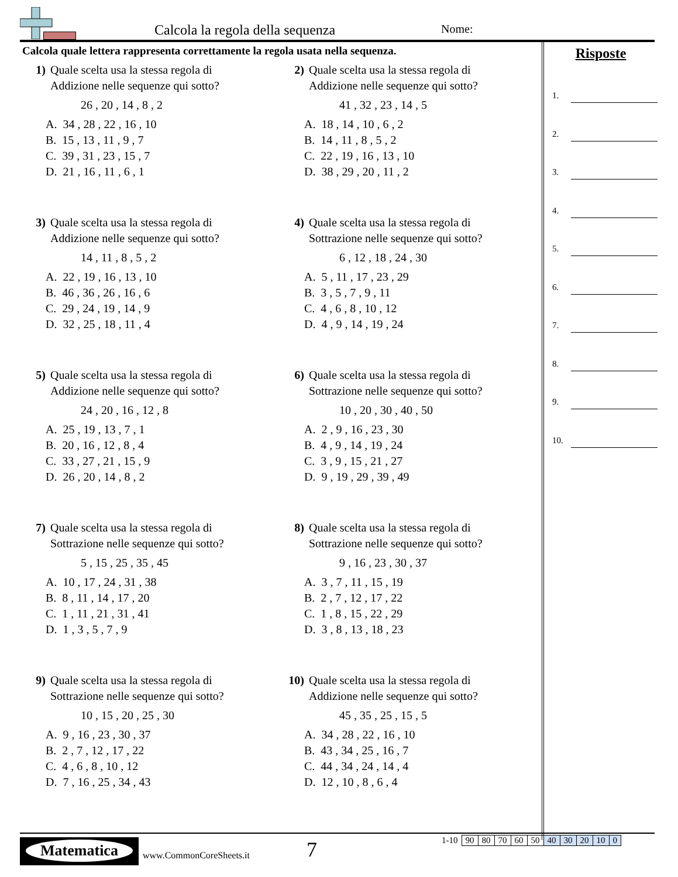Calcola la regola della sequenza Nome:
Calcola quale lettera rappresenta correttamente la regola usata nella sequenza.
1) Quale scelta usa la stessa regola di
Addizione nelle sequenze qui sotto?
26 , 20 , 14 , 8 , 2
A. 34 , 28 , 22 , 16 , 10
B. 15 , 13 , 11 , 9 , 7
C. 39 , 31 , 23 , 15 , 7
D. 21 , 16 , 11 , 6 , 1
2) Quale scelta usa la stessa regola di
Addizione nelle sequenze qui sotto?
41 , 32 , 23 , 14 , 5
A. 18 , 14 , 10 , 6 , 2
B. 14 , 11 , 8 , 5 , 2
C. 22 , 19 , 16 , 13 , 10
D. 38 , 29 , 20 , 11 , 2
3) Quale scelta usa la stessa regola di
Addizione nelle sequenze qui sotto?
14 , 11 , 8 , 5 , 2
A. 22 , 19 , 16 , 13 , 10
B. 46 , 36 , 26 , 16 , 6
C. 29 , 24 , 19 , 14 , 9
D. 32 , 25 , 18 , 11 , 4
4) Quale scelta usa la stessa regola di
Sottrazione nelle sequenze qui sotto?
6 , 12 , 18 , 24 , 30
A. 5 , 11 , 17 , 23 , 29
B. 3 , 5 , 7 , 9 , 11
C. 4 , 6 , 8 , 10 , 12
D. 4 , 9 , 14 , 19 , 24
5) Quale scelta usa la stessa regola di
Addizione nelle sequenze qui sotto?
24 , 20 , 16 , 12 , 8
A. 25 , 19 , 13 , 7 , 1
B. 20 , 16 , 12 , 8 , 4
C. 33 , 27 , 21 , 15 , 9
D. 26 , 20 , 14 , 8 , 2
6) Quale scelta usa la stessa regola di
Sottrazione nelle sequenze qui sotto?
10 , 20 , 30 , 40 , 50
A. 2 , 9 , 16 , 23 , 30
B. 4 , 9 , 14 , 19 , 24
C. 3 , 9 , 15 , 21 , 27
D. 9 , 19 , 29 , 39 , 49
7) Quale scelta usa la stessa regola di
Sottrazione nelle sequenze qui sotto?
5 , 15 , 25 , 35 , 45
A. 10 , 17 , 24 , 31 , 38
B. 8 , 11 , 14 , 17 , 20
C. 1 , 11 , 21 , 31 , 41
D. 1 , 3 , 5 , 7 , 9
8) Quale scelta usa la stessa regola di
Sottrazione nelle sequenze qui sotto?
9 , 16 , 23 , 30 , 37
A. 3 , 7 , 11 , 15 , 19
B. 2 , 7 , 12 , 17 , 22
C. 1 , 8 , 15 , 22 , 29
D. 3 , 8 , 13 , 18 , 23
9) Quale scelta usa la stessa regola di
Sottrazione nelle sequenze qui sotto?
10 , 15 , 20 , 25 , 30
A. 9 , 16 , 23 , 30 , 37
B. 2 , 7 , 12 , 17 , 22
C. 4 , 6 , 8 , 10 , 12
D. 7 , 16 , 25 , 34 , 43
10) Quale scelta usa la stessa regola di
Addizione nelle sequenze qui sotto?
45 , 35 , 25 , 15 , 5
A. 34 , 28 , 22 , 16 , 10
B. 43 , 34 , 25 , 16 , 7
C. 44 , 34 , 24 , 14 , 4
D. 12 , 10 , 8 , 6 , 4
Risposte
1.
2.
3.
4.
5.
6.
7.
8.
9.
10.
Matematica
www.CommonCoreSheets.it 7
| 1-10 | 90 | 80 | 70 | 60 | 50 | 40 | 30 | 20 | 10 | 0 |